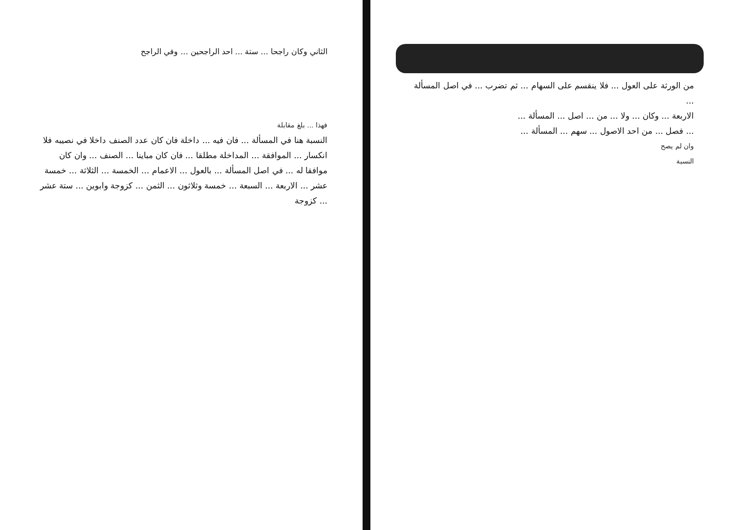من الورثة على العول ... فلا ينقسم على السهام ... ثم تضرب ... في اصل المسألة ...
الاربعة ... وكان ... ولا ... من ... اصل ... المسألة ...
... فصل ... من احد الاصول ... سهم ... المسألة ...
وان لم يصح
النسبة
الثاني وكان راجحا ... ستة ... احد الراجحين ... وفي الراجح
فهذا ... بلغ مقابلة
النسبة هنا في المسألة ... فان فيه ... داخلة فان كان عدد الصنف داخلا في نصيبه فلا انكسار ... الموافقة ... المداخلة مطلقا ... فان كان مباينا ... الصنف ... وان كان موافقا له ... في اصل المسألة ... بالعول ... الاعمام ... الخمسة ... الثلاثة ... خمسة عشر ... الاربعة ... السبعة ... خمسة وثلاثون ... الثمن ... كزوجة وابوين ... ستة عشر ... كزوجة